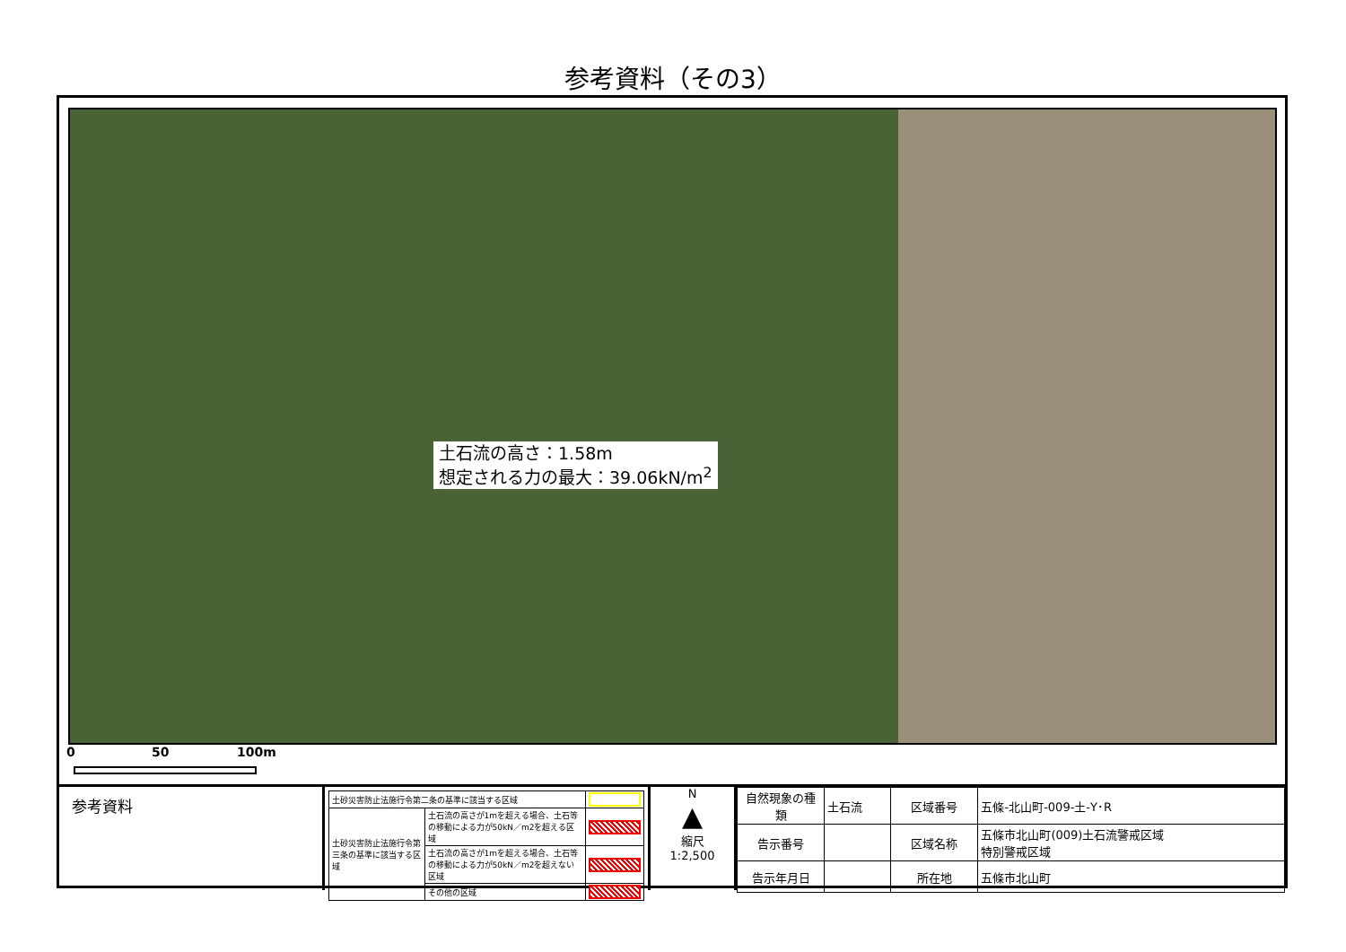参考資料（その3）
土石流の高さ：1.58m
想定される力の最大：39.06kN/m<sup>2</sup>
0 50 100m
参考資料
| 土砂災害防止法施行令第二条の基準に該当する区域 | | |
| 土砂災害防止法施行令第三条の基準に該当する区域 | 土石流の高さが1mを超える場合、土石等の移動による力が50kN／m2を超える区域 | |
| | 土石流の高さが1mを超える場合、土石等の移動による力が50kN／m2を超えない区域 | |
| | その他の区域 | |
N
▲
縮尺
1:2,500
| 自然現象の種類 | 土石流 | 区域番号 | 五條-北山町-009-土-Y･R |
| 告示番号 | | 区域名称 | 五條市北山町(009)土石流警戒区域 特別警戒区域 |
| 告示年月日 | | 所在地 | 五條市北山町 |